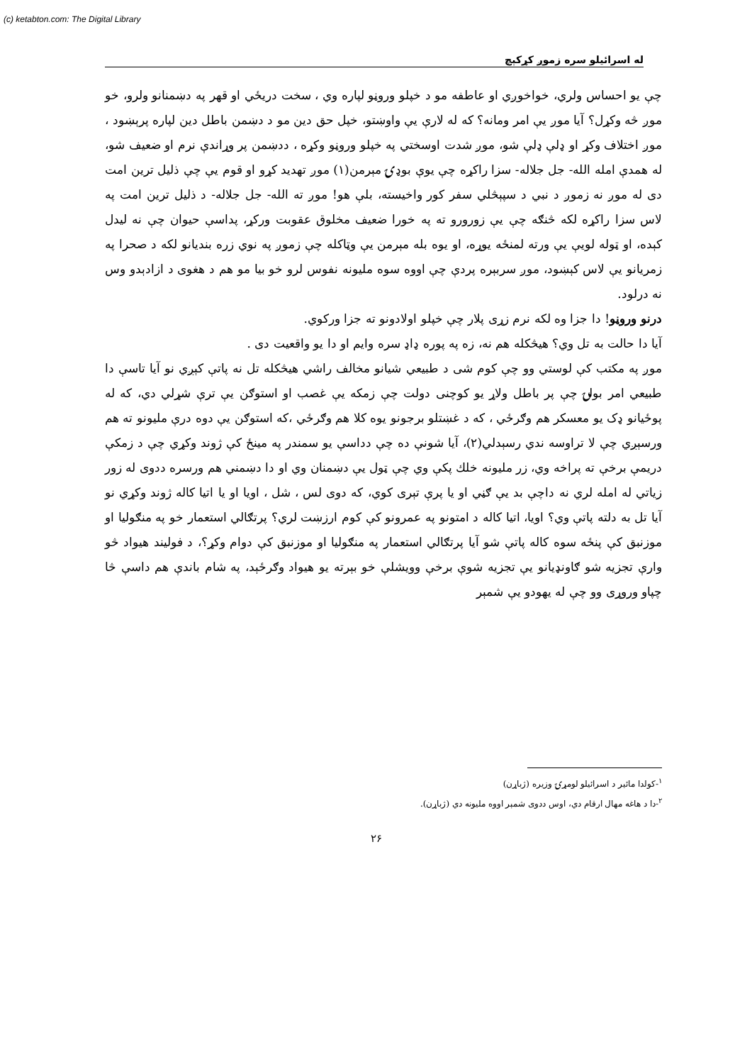(c) ketabton.com: The Digital Library
له اسرائیلو سره زموږ کړکېچ
چې یو احساس ولري، خواخوږي او عاطفه مو د خپلو وروڼو لپاره وي ، سخت دریځي او قهر په دښمنانو ولرو، خو موږ څه وکړل؟ آیا موږ یې امر ومانه؟ که له لارې یې واوښتو، خپل حق دین مو د دښمن باطل دین لپاره پرېښود ، موږ اختلاف وکړ او ډلې ډلې شو، موږ شدت اوسختي په خپلو وروڼو وکړه ، ددښمن پر وړاندې نرم او ضعیف شو، له همدې امله الله- جل جلاله- سزا راکړه چې یوې بوډۍ مېرمن(۱) موږ تهدید کړو او قوم یې چې ذلیل ترین امت دی له موږ نه زموږ د نبي د سپېڅلي سفر کور واخیسته، بلې هو! موږ ته الله- جل جلاله- د ذلیل ترین امت په لاس سزا راکړه لکه څنګه چې یې زورورو ته په خورا ضعیف مخلوق عقوبت ورکړ، پداسې حیوان چې نه لیدل کېده، او ټوله لویې یې ورته لمنځه یوړه، او یوه بله مېرمن یې وټاکله چې زموږ په نوي زره بندیانو لکه د صحرا په زمریانو یې لاس کېښود، موږ سربېره پردې چې اووه سوه ملیونه نفوس لرو خو بیا مو هم د هغوی د ازادېدو وس نه درلود.
درنو وروڼو! دا جزا وه لکه نرم زړی پلار چې خپلو اولادونو ته جزا ورکوي.
آیا دا حالت به تل وي؟ هیڅکله هم نه، زه په پوره ډاډ سره وایم او دا یو واقعیت دی .
موږ په مکتب کې لوستي وو چې کوم شی د طبیعي شیانو مخالف راشي هیڅکله تل نه پاتې کېږي نو آیا تاسې دا طبیعي امر بولۍ چې پر باطل ولاړ یو کوچنی دولت چې زمکه یې غصب او استوګن یې ترې شړلي دي، که له پوځیانو ډک یو معسکر هم وګرځي ، که د غښتلو برجونو یوه کلا هم وګرځي ،که استوګن یې دوه درې ملیونو ته هم ورسېږي چې لا تراوسه ندي رسېدلي(۲)، آیا شونې ده چې دداسې یو سمندر په مینځ کې ژوند وکړي چې د زمکې دریمې برخې ته پراخه وي، زر ملیونه خلك پکې وي چې ټول یې دښمنان وي او دا دښمني هم ورسره ددوی له زور زیاتي له امله لري نه داچې بد یې ګڼي او یا پرې تېری کوي، که دوی لس ، شل ، اویا او یا اتیا کاله ژوند وکړي نو آیا تل به دلته پاتې وي؟ اویا، اتیا کاله د امتونو په عمرونو کې کوم ارزښت لري؟ پرتګالي استعمار خو په منګولیا او موزنبق کې پنځه سوه کاله پاتې شو آیا پرتګالي استعمار په منګولیا او موزنبق کې دوام وکړ؟، د فولیند هیواد څو وارې تجزیه شو ګاونډیانو یې تجزیه شوې برخې وویشلې خو بېرته یو هیواد وګرځېد، په شام باندې هم داسې څا چپاو وروړی وو چې له یهودو یې شمېر
<sup>۱</sup>-کولدا مائیر د اسرائیلو لومړۍ وزیره (ژباړن)
<sup>۲</sup>-دا د هاغه مهال ارقام دي، اوس ددوی شمېر اووه ملیونه دي (ژباړن).
۲۶